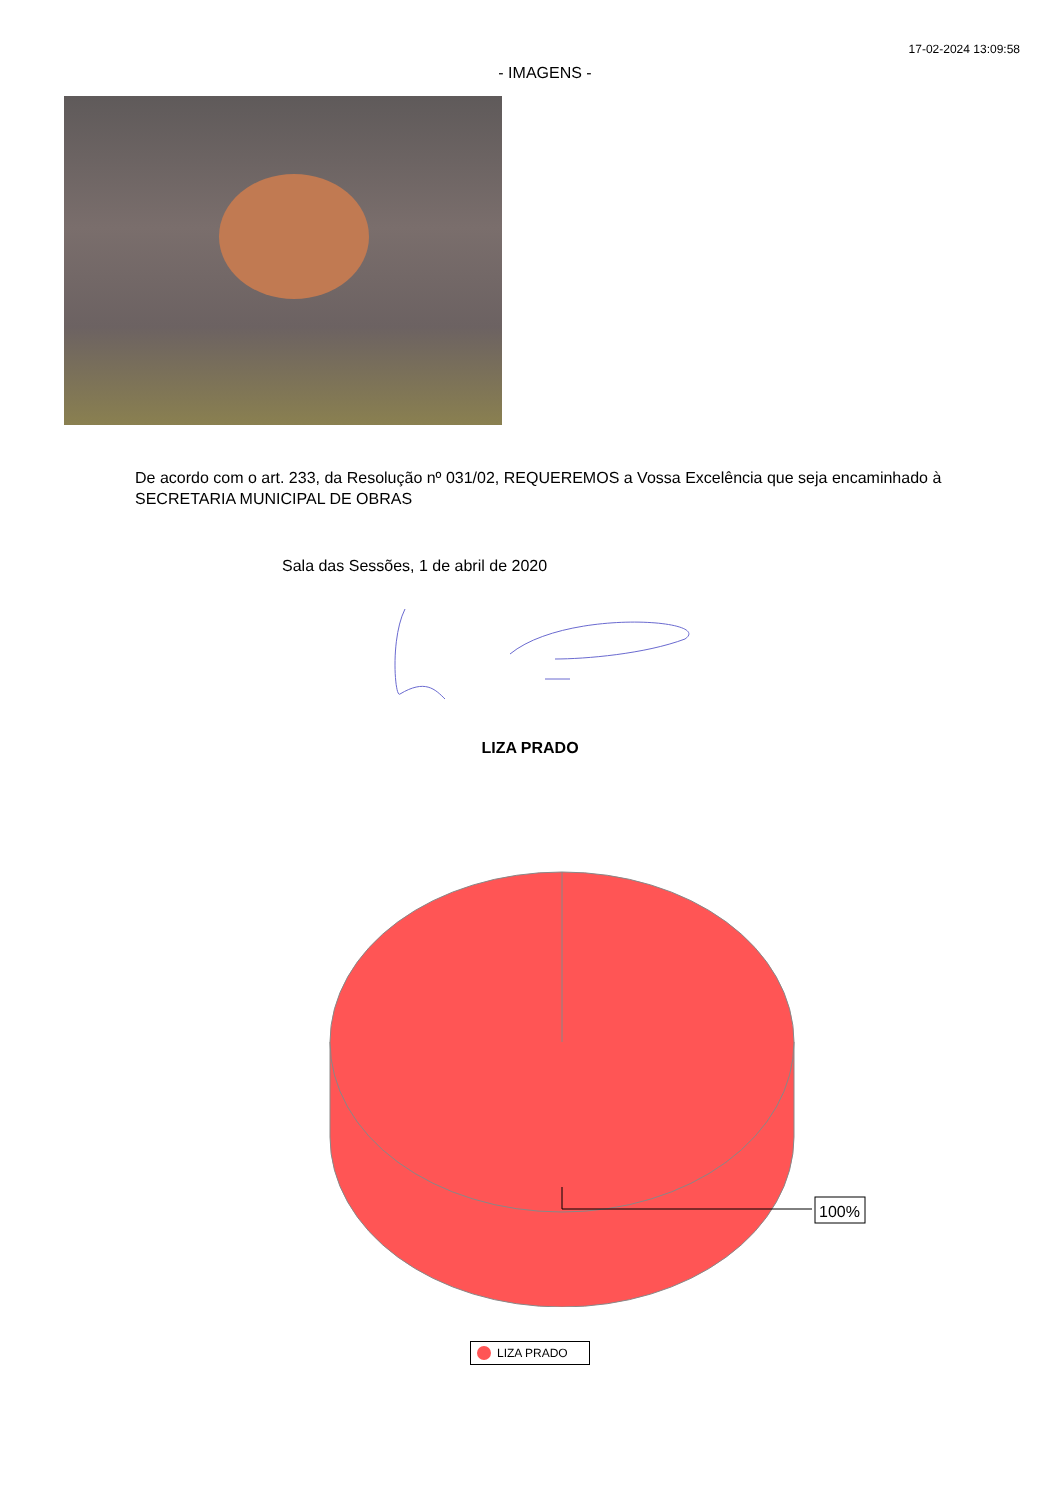17-02-2024 13:09:58
- IMAGENS -
De acordo com o art. 233, da Resolução nº 031/02, REQUEREMOS a Vossa Excelência que seja encaminhado à SECRETARIA MUNICIPAL DE OBRAS
Sala das Sessões, 1 de abril de 2020
LIZA PRADO
100%
LIZA PRADO